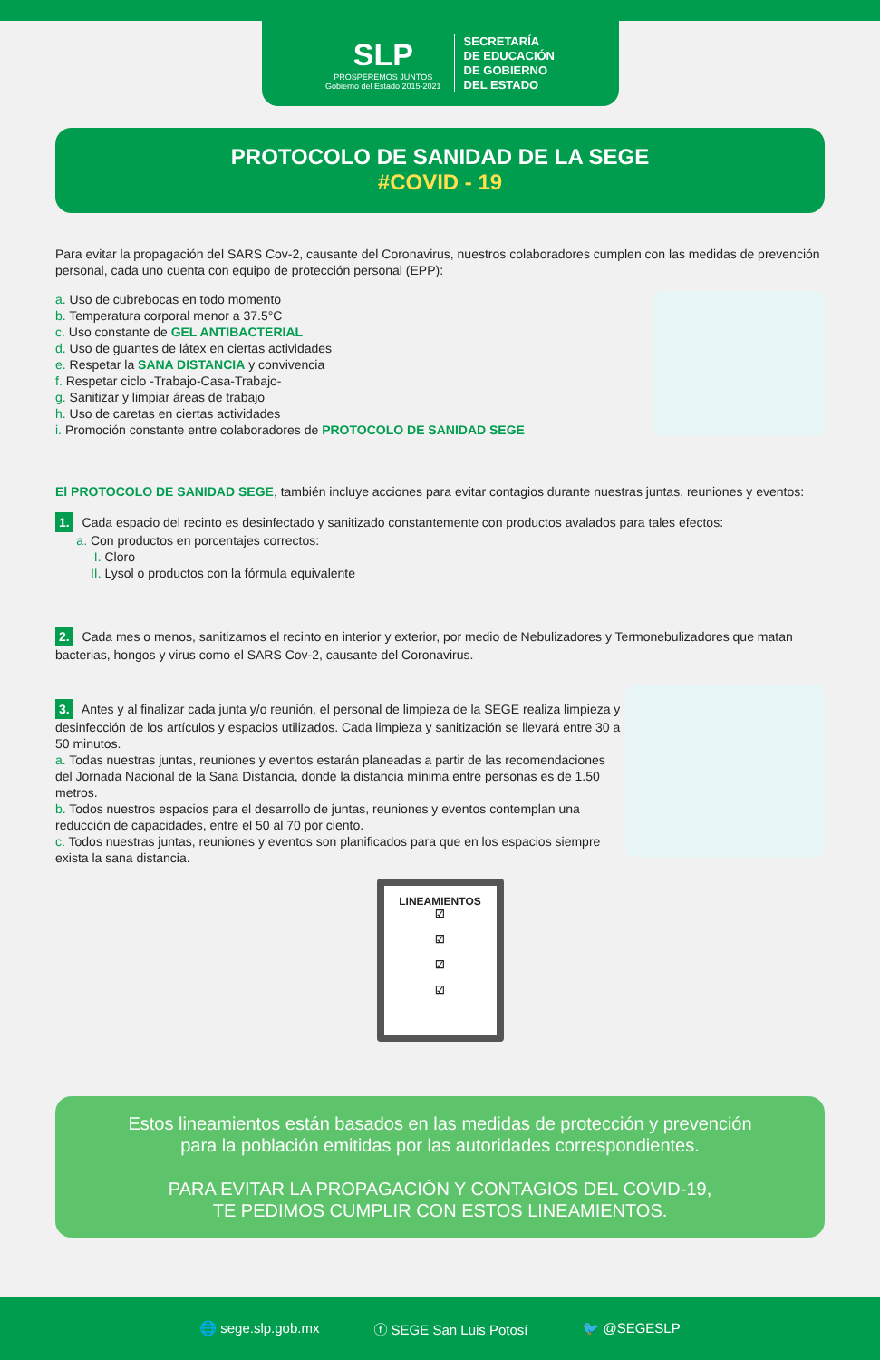SLP
PROSPEREMOS JUNTOS
Gobierno del Estado 2015-2021
SECRETARÍA
DE EDUCACIÓN
DE GOBIERNO
DEL ESTADO
PROTOCOLO DE SANIDAD DE LA SEGE
#COVID - 19
Para evitar la propagación del SARS Cov-2, causante del Coronavirus, nuestros colaboradores cumplen con las medidas de prevención personal, cada uno cuenta con equipo de protección personal (EPP):
a. Uso de cubrebocas en todo momento
b. Temperatura corporal menor a 37.5°C
c. Uso constante de GEL ANTIBACTERIAL
d. Uso de guantes de látex en ciertas actividades
e. Respetar la SANA DISTANCIA y convivencia
f. Respetar ciclo -Trabajo-Casa-Trabajo-
g. Sanitizar y limpiar áreas de trabajo
h. Uso de caretas en ciertas actividades
i. Promoción constante entre colaboradores de PROTOCOLO DE SANIDAD SEGE
El PROTOCOLO DE SANIDAD SEGE, también incluye acciones para evitar contagios durante nuestras juntas, reuniones y eventos:
1. Cada espacio del recinto es desinfectado y sanitizado constantemente con productos avalados para tales efectos:
a. Con productos en porcentajes correctos:
I. Cloro
II. Lysol o productos con la fórmula equivalente
2. Cada mes o menos, sanitizamos el recinto en interior y exterior, por medio de Nebulizadores y Termonebulizadores que matan bacterias, hongos y virus como el SARS Cov-2, causante del Coronavirus.
3. Antes y al finalizar cada junta y/o reunión, el personal de limpieza de la SEGE realiza limpieza y desinfección de los artículos y espacios utilizados. Cada limpieza y sanitización se llevará entre 30 a 50 minutos.
a. Todas nuestras juntas, reuniones y eventos estarán planeadas a partir de las recomendaciones del Jornada Nacional de la Sana Distancia, donde la distancia mínima entre personas es de 1.50 metros.
b. Todos nuestros espacios para el desarrollo de juntas, reuniones y eventos contemplan una reducción de capacidades, entre el 50 al 70 por ciento.
c. Todos nuestras juntas, reuniones y eventos son planificados para que en los espacios siempre exista la sana distancia.
LINEAMIENTOS
☑
☑
☑
☑
Estos lineamientos están basados en las medidas de protección y prevención
para la población emitidas por las autoridades correspondientes.
PARA EVITAR LA PROPAGACIÓN Y CONTAGIOS DEL COVID-19,
TE PEDIMOS CUMPLIR CON ESTOS LINEAMIENTOS.
🌐 sege.slp.gob.mx ⓕ SEGE San Luis Potosí 🐦 @SEGESLP